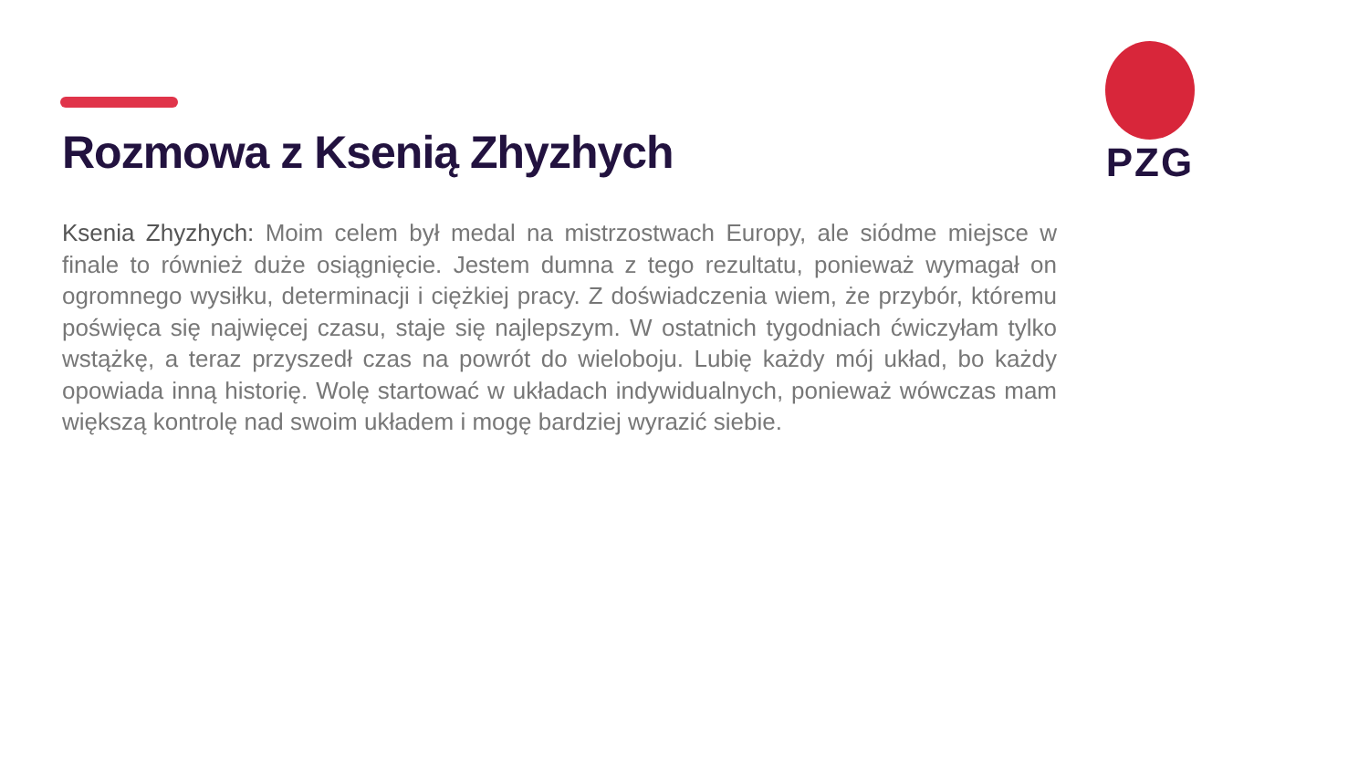Rozmowa z Ksenią Zhyzhych
PZG
Ksenia Zhyzhych: Moim celem był medal na mistrzostwach Europy, ale siódme miejsce w finale to również duże osiągnięcie. Jestem dumna z tego rezultatu, ponieważ wymagał on ogromnego wysiłku, determinacji i ciężkiej pracy. Z doświadczenia wiem, że przybór, któremu poświęca się najwięcej czasu, staje się najlepszym. W ostatnich tygodniach ćwiczyłam tylko wstążkę, a teraz przyszedł czas na powrót do wieloboju. Lubię każdy mój układ, bo każdy opowiada inną historię. Wolę startować w układach indywidualnych, ponieważ wówczas mam większą kontrolę nad swoim układem i mogę bardziej wyrazić siebie.